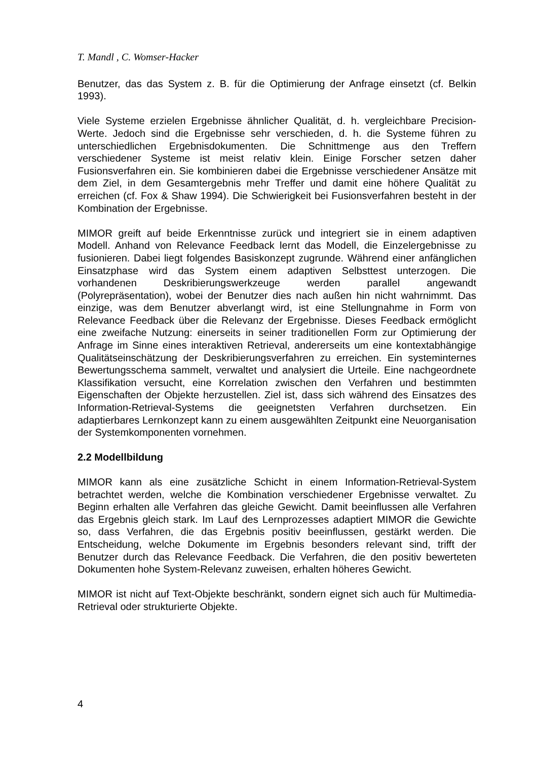T. Mandl , C. Womser-Hacker
Benutzer, das das System z. B. für die Optimierung der Anfrage einsetzt (cf. Belkin 1993).
Viele Systeme erzielen Ergebnisse ähnlicher Qualität, d. h. vergleichbare Precision-Werte. Jedoch sind die Ergebnisse sehr verschieden, d. h. die Systeme führen zu unterschiedlichen Ergebnisdokumenten. Die Schnittmenge aus den Treffern verschiedener Systeme ist meist relativ klein. Einige Forscher setzen daher Fusionsverfahren ein. Sie kombinieren dabei die Ergebnisse verschiedener Ansätze mit dem Ziel, in dem Gesamtergebnis mehr Treffer und damit eine höhere Qualität zu erreichen (cf. Fox & Shaw 1994). Die Schwierigkeit bei Fusionsverfahren besteht in der Kombination der Ergebnisse.
MIMOR greift auf beide Erkenntnisse zurück und integriert sie in einem adaptiven Modell. Anhand von Relevance Feedback lernt das Modell, die Einzelergebnisse zu fusionieren. Dabei liegt folgendes Basiskonzept zugrunde. Während einer anfänglichen Einsatzphase wird das System einem adaptiven Selbsttest unterzogen. Die vorhandenen Deskribierungswerkzeuge werden parallel angewandt (Polyrepräsentation), wobei der Benutzer dies nach außen hin nicht wahrnimmt. Das einzige, was dem Benutzer abverlangt wird, ist eine Stellungnahme in Form von Relevance Feedback über die Relevanz der Ergebnisse. Dieses Feedback ermöglicht eine zweifache Nutzung: einerseits in seiner traditionellen Form zur Optimierung der Anfrage im Sinne eines interaktiven Retrieval, andererseits um eine kontextabhängige Qualitätseinschätzung der Deskribierungsverfahren zu erreichen. Ein systeminternes Bewertungsschema sammelt, verwaltet und analysiert die Urteile. Eine nachgeordnete Klassifikation versucht, eine Korrelation zwischen den Verfahren und bestimmten Eigenschaften der Objekte herzustellen. Ziel ist, dass sich während des Einsatzes des Information-Retrieval-Systems die geeignetsten Verfahren durchsetzen. Ein adaptierbares Lernkonzept kann zu einem ausgewählten Zeitpunkt eine Neuorganisation der Systemkomponenten vornehmen.
2.2 Modellbildung
MIMOR kann als eine zusätzliche Schicht in einem Information-Retrieval-System betrachtet werden, welche die Kombination verschiedener Ergebnisse verwaltet. Zu Beginn erhalten alle Verfahren das gleiche Gewicht. Damit beeinflussen alle Verfahren das Ergebnis gleich stark. Im Lauf des Lernprozesses adaptiert MIMOR die Gewichte so, dass Verfahren, die das Ergebnis positiv beeinflussen, gestärkt werden. Die Entscheidung, welche Dokumente im Ergebnis besonders relevant sind, trifft der Benutzer durch das Relevance Feedback. Die Verfahren, die den positiv bewerteten Dokumenten hohe System-Relevanz zuweisen, erhalten höheres Gewicht.
MIMOR ist nicht auf Text-Objekte beschränkt, sondern eignet sich auch für Multimedia-Retrieval oder strukturierte Objekte.
4